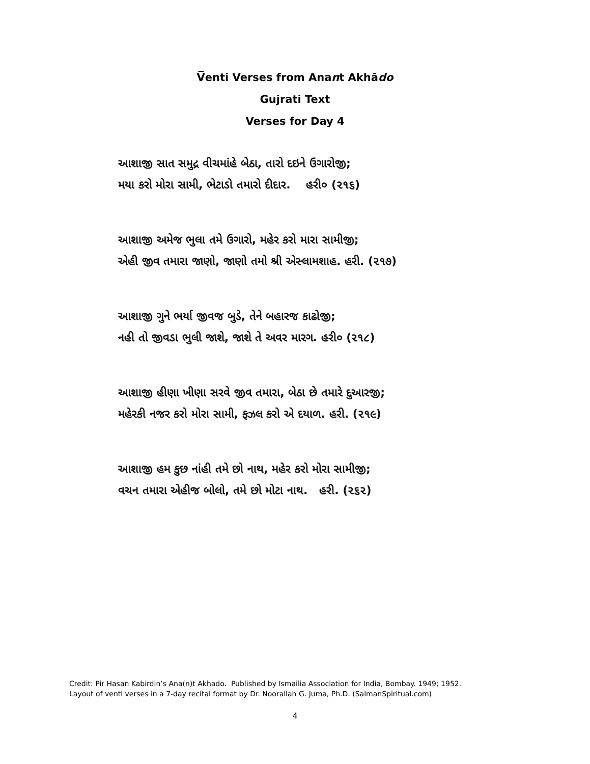V̅enti Verses from Anant Akhādo
Gujrati Text
Verses for Day 4
આશાજી સાત સમુદ્ર વીચમાંહે બેઠા, તારો દઇને ઉગારોજી;
મયા કરો મોરા સામી, ભેટાડો તમારો દીદાર. હરી૦ (૨૧૬)
આશાજી અમેજ ભુલા તમે ઉગારો, મહેર કરો મારા સામીજી;
એહી જીવ તમારા જાણો, જાણો તમો શ્રી એસ્લામશાહ. હરી. (૨૧૭)
આશાજી ગુને ભર્યા જીવજ બુડે, તેને બહારજ કાઢોજી;
નહી તો જીવડા ભુલી જાશે, જાશે તે અવર મારગ. હરી૦ (૨૧૮)
આશાજી હીણા ખીણા સરવે જીવ તમારા, બેઠા છે તમારે દુઆરજી;
મહેરકી નજર કરો મોરા સામી, ફઝલ કરો એ દયાળ. હરી. (૨૧૯)
આશાજી હમ કુછ નાંહી તમે છો નાથ, મહેર કરો મોરા સામીજી;
વચન તમારા એહીજ બોલો, તમે છો મોટા નાથ. હરી. (૨૬૨)
Credit: Pir Hasan Kabirdin’s Ana(n)t Akhado. Published by Ismailia Association for India, Bombay. 1949; 1952.
Layout of venti verses in a 7-day recital format by Dr. Noorallah G. Juma, Ph.D. (SalmanSpiritual.com)
4